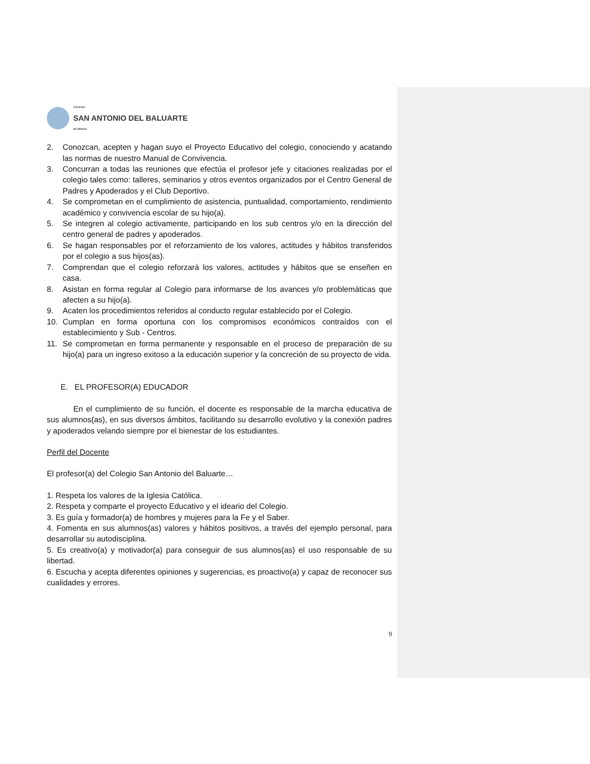COLEGIO
SAN ANTONIO DEL BALUARTE
DE RENGO
2. Conozcan, acepten y hagan suyo el Proyecto Educativo del colegio, conociendo y acatando las normas de nuestro Manual de Convivencia.
3. Concurran a todas las reuniones que efectúa el profesor jefe y citaciones realizadas por el colegio tales como: talleres, seminarios y otros eventos organizados por el Centro General de Padres y Apoderados y el Club Deportivo.
4. Se comprometan en el cumplimiento de asistencia, puntualidad, comportamiento, rendimiento académico y convivencia escolar de su hijo(a).
5. Se integren al colegio activamente, participando en los sub centros y/o en la dirección del centro general de padres y apoderados.
6. Se hagan responsables por el reforzamiento de los valores, actitudes y hábitos transferidos por el colegio a sus hijos(as).
7. Comprendan que el colegio reforzará los valores, actitudes y hábitos que se enseñen en casa.
8. Asistan en forma regular al Colegio para informarse de los avances y/o problemáticas que afecten a su hijo(a).
9. Acaten los procedimientos referidos al conducto regular establecido por el Colegio.
10. Cumplan en forma oportuna con los compromisos económicos contraídos con el establecimiento y Sub - Centros.
11. Se comprometan en forma permanente y responsable en el proceso de preparación de su hijo(a) para un ingreso exitoso a la educación superior y la concreción de su proyecto de vida.
E. EL PROFESOR(A) EDUCADOR
En el cumplimiento de su función, el docente es responsable de la marcha educativa de sus alumnos(as), en sus diversos ámbitos, facilitando su desarrollo evolutivo y la conexión padres y apoderados velando siempre por el bienestar de los estudiantes.
Perfil del Docente
El profesor(a) del Colegio San Antonio del Baluarte…
1. Respeta los valores de la Iglesia Católica.
2. Respeta y comparte el proyecto Educativo y el ideario del Colegio.
3. Es guía y formador(a) de hombres y mujeres para la Fe y el Saber.
4. Fomenta en sus alumnos(as) valores y hábitos positivos, a través del ejemplo personal, para desarrollar su autodisciplina.
5. Es creativo(a) y motivador(a) para conseguir de sus alumnos(as) el uso responsable de su libertad.
6. Escucha y acepta diferentes opiniones y sugerencias, es proactivo(a) y capaz de reconocer sus cualidades y errores.
9